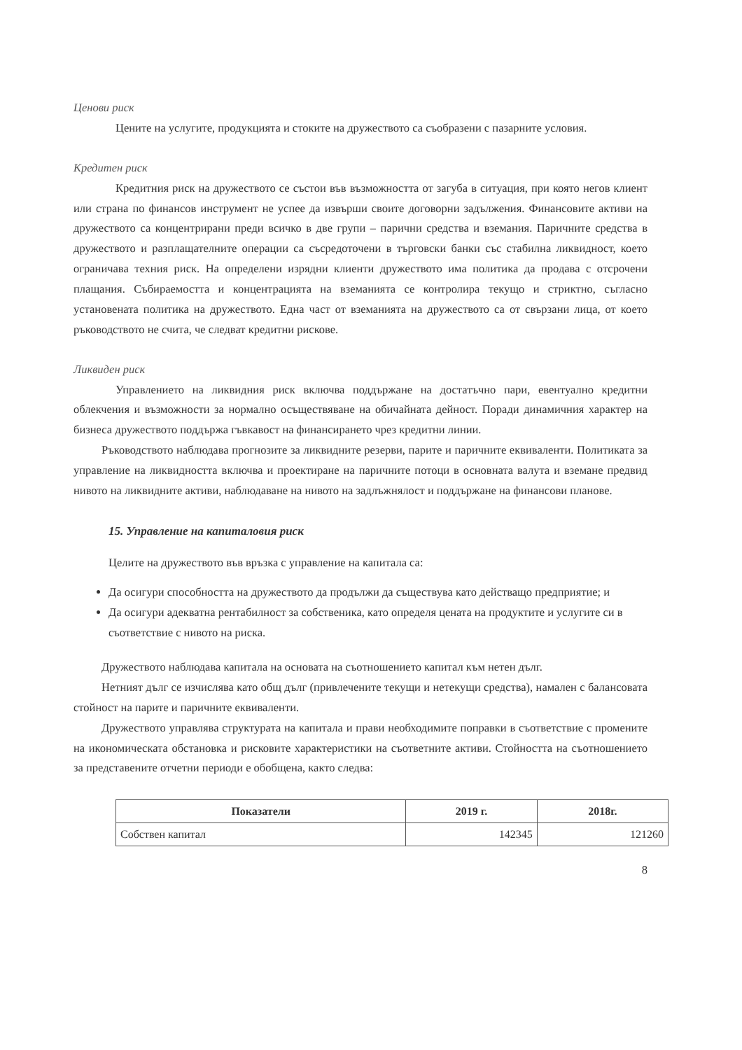Ценови риск
Цените на услугите, продукцията и стоките на дружеството са съобразени с пазарните условия.
Кредитен риск
Кредитния риск на дружеството се състои във възможността от загуба в ситуация, при която негов клиент или страна по финансов инструмент не успее да извърши своите договорни задължения. Финансовите активи на дружеството са концентрирани преди всичко в две групи – парични средства и вземания. Паричните средства в дружеството и разплащателните операции са съсредоточени в търговски банки със стабилна ликвидност, което ограничава техния риск. На определени изрядни клиенти дружеството има политика да продава с отсрочени плащания. Събираемостта и концентрацията на вземанията се контролира текущо и стриктно, съгласно установената политика на дружеството. Една част от вземанията на дружеството са от свързани лица, от което ръководството не счита, че следват кредитни рискове.
Ликвиден риск
Управлението на ликвидния риск включва поддържане на достатъчно пари, евентуално кредитни облекчения и възможности за нормално осъществяване на обичайната дейност. Поради динамичния характер на бизнеса дружеството поддържа гъвкавост на финансирането чрез кредитни линии.
Ръководството наблюдава прогнозите за ликвидните резерви, парите и паричните еквиваленти. Политиката за управление на ликвидността включва и проектиране на паричните потоци в основната валута и вземане предвид нивото на ликвидните активи, наблюдаване на нивото на задлъжнялост и поддържане на финансови планове.
15. Управление на капиталовия риск
Целите на дружеството във връзка с управление на капитала са:
Да осигури способността на дружеството да продължи да съществува като действащо предприятие; и
Да осигури адекватна рентабилност за собственика, като определя цената на продуктите и услугите си в съответствие с нивото на риска.
Дружеството наблюдава капитала на основата на съотношението капитал към нетен дълг.
Нетният дълг се изчислява като общ дълг (привлечените текущи и нетекущи средства), намален с балансовата стойност на парите и паричните еквиваленти.
Дружеството управлява структурата на капитала и прави необходимите поправки в съответствие с промените на икономическата обстановка и рисковите характеристики на съответните активи. Стойността на съотношението за представените отчетни периоди е обобщена, както следва:
| Показатели | 2019 г. | 2018г. |
| --- | --- | --- |
| Собствен капитал | 142345 | 121260 |
8